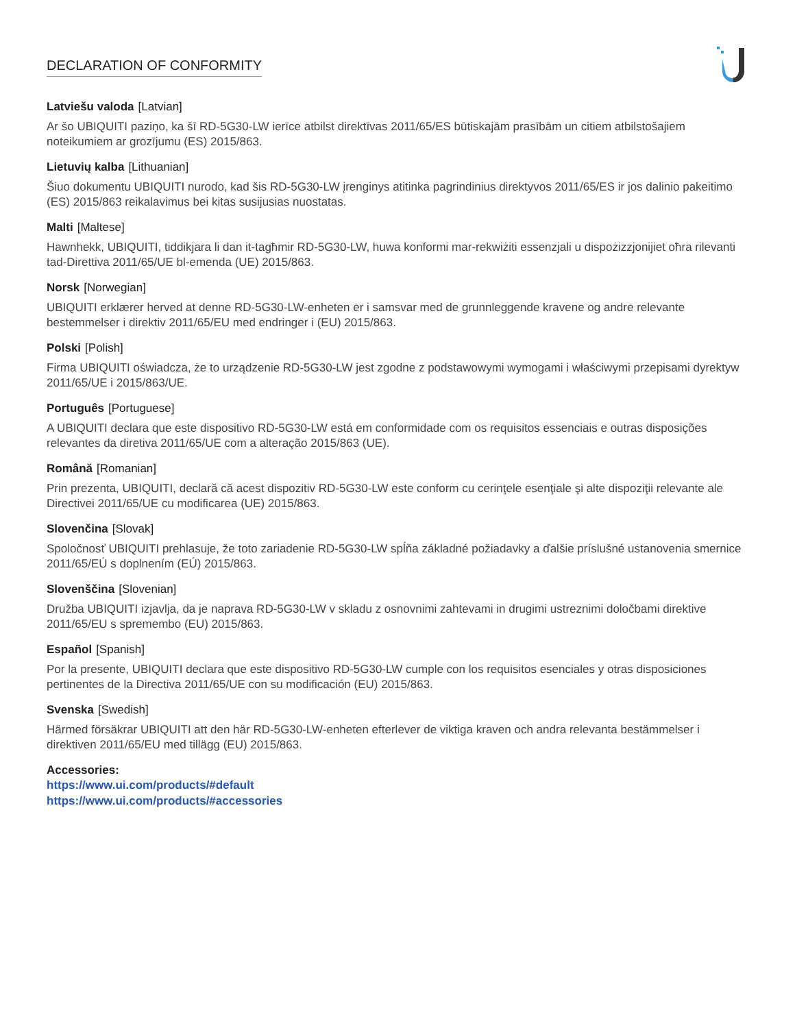DECLARATION OF CONFORMITY
Latviešu valoda [Latvian]
Ar šo UBIQUITI paziņo, ka šī RD-5G30-LW ierīce atbilst direktīvas 2011/65/ES būtiskajām prasībām un citiem atbilstošajiem noteikumiem ar grozījumu (ES) 2015/863.
Lietuvių kalba [Lithuanian]
Šiuo dokumentu UBIQUITI nurodo, kad šis RD-5G30-LW įrenginys atitinka pagrindinius direktyvos 2011/65/ES ir jos dalinio pakeitimo (ES) 2015/863 reikalavimus bei kitas susijusias nuostatas.
Malti [Maltese]
Hawnhekk, UBIQUITI, tiddikjara li dan it-tagħmir RD-5G30-LW, huwa konformi mar-rekwiżiti essenzjali u dispożizzjonijiet oħra rilevanti tad-Direttiva 2011/65/UE bl-emenda (UE) 2015/863.
Norsk [Norwegian]
UBIQUITI erklærer herved at denne RD-5G30-LW-enheten er i samsvar med de grunnleggende kravene og andre relevante bestemmelser i direktiv 2011/65/EU med endringer i (EU) 2015/863.
Polski [Polish]
Firma UBIQUITI oświadcza, że to urządzenie RD-5G30-LW jest zgodne z podstawowymi wymogami i właściwymi przepisami dyrektyw 2011/65/UE i 2015/863/UE.
Português [Portuguese]
A UBIQUITI declara que este dispositivo RD-5G30-LW está em conformidade com os requisitos essenciais e outras disposições relevantes da diretiva 2011/65/UE com a alteração 2015/863 (UE).
Română [Romanian]
Prin prezenta, UBIQUITI, declară că acest dispozitiv RD-5G30-LW este conform cu cerinţele esenţiale şi alte dispoziţii relevante ale Directivei 2011/65/UE cu modificarea (UE) 2015/863.
Slovenčina [Slovak]
Spoločnosť UBIQUITI prehlasuje, že toto zariadenie RD-5G30-LW spĺňa základné požiadavky a ďalšie príslušné ustanovenia smernice 2011/65/EÚ s doplnením (EÚ) 2015/863.
Slovenščina [Slovenian]
Družba UBIQUITI izjavlja, da je naprava RD-5G30-LW v skladu z osnovnimi zahtevami in drugimi ustreznimi določbami direktive 2011/65/EU s spremembo (EU) 2015/863.
Español [Spanish]
Por la presente, UBIQUITI declara que este dispositivo RD-5G30-LW cumple con los requisitos esenciales y otras disposiciones pertinentes de la Directiva 2011/65/UE con su modificación (EU) 2015/863.
Svenska [Swedish]
Härmed försäkrar UBIQUITI att den här RD-5G30-LW-enheten efterlever de viktiga kraven och andra relevanta bestämmelser i direktiven 2011/65/EU med tillägg (EU) 2015/863.
Accessories:
https://www.ui.com/products/#default
https://www.ui.com/products/#accessories